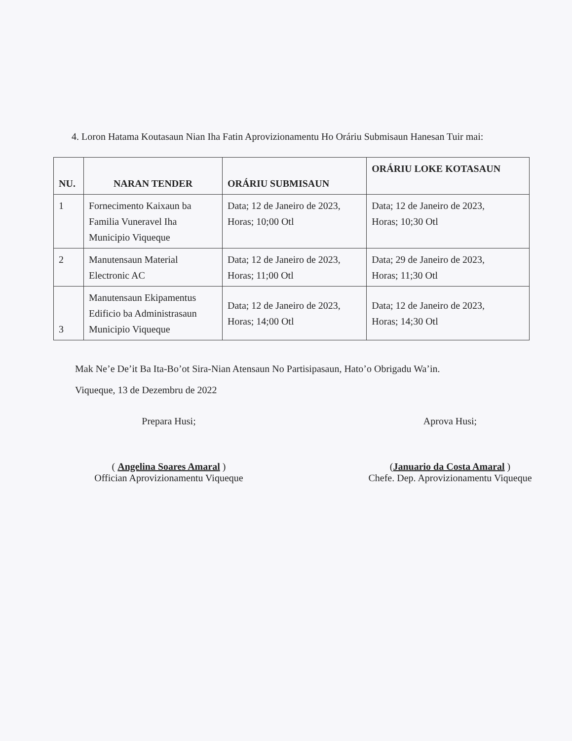4. Loron Hatama Koutasaun Nian Iha Fatin Aprovizionamentu Ho Oráriu Submisaun Hanesan Tuir mai:
| NU. | NARAN TENDER | ORÁRIU SUBMISAUN | ORÁRIU LOKE KOTASAUN |
| --- | --- | --- | --- |
| 1 | Fornecimento Kaixaun ba Familia Vuneravel Iha Municipio Viqueque | Data; 12 de Janeiro de 2023, Horas; 10;00 Otl | Data; 12 de Janeiro de 2023, Horas; 10;30 Otl |
| 2 | Manutensaun Material Electronic AC | Data; 12 de Janeiro de 2023, Horas; 11;00 Otl | Data; 29 de Janeiro de 2023, Horas; 11;30 Otl |
| 3 | Manutensaun Ekipamentus Edificio ba Administrasaun Municipio Viqueque | Data; 12 de Janeiro de 2023, Horas; 14;00 Otl | Data; 12 de Janeiro de 2023, Horas; 14;30 Otl |
Mak Ne’e De’it Ba Ita-Bo’ot Sira-Nian Atensaun No Partisipasaun, Hato’o Obrigadu Wa’in.
Viqueque, 13 de Dezembru de 2022
Prepara Husi;
( Angelina Soares Amaral )
Offician Aprovizionamentu Viqueque
Aprova Husi;
(Januario da Costa Amaral )
Chefe. Dep. Aprovizionamentu Viqueque